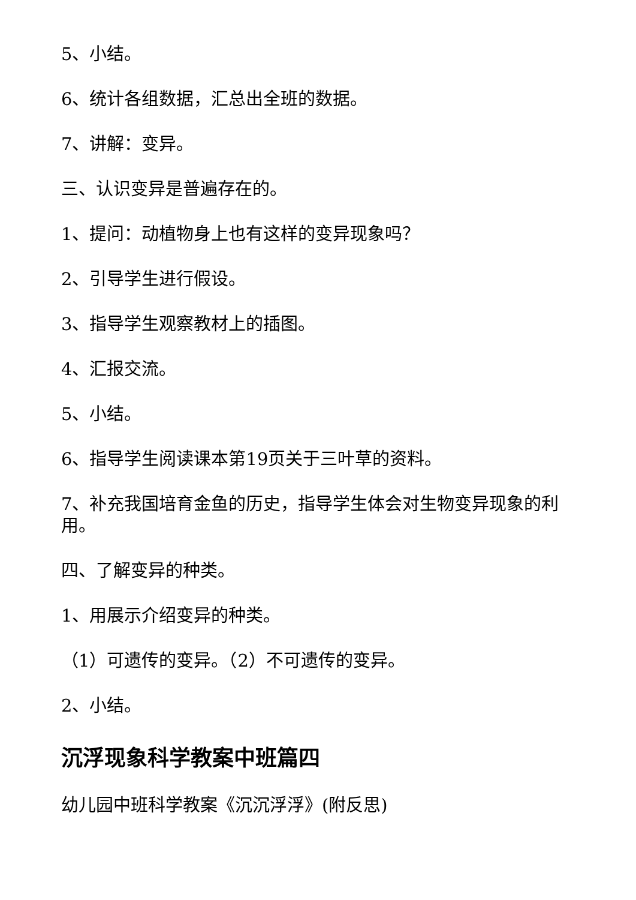5、小结。
6、统计各组数据，汇总出全班的数据。
7、讲解：变异。
三、认识变异是普遍存在的。
1、提问：动植物身上也有这样的变异现象吗？
2、引导学生进行假设。
3、指导学生观察教材上的插图。
4、汇报交流。
5、小结。
6、指导学生阅读课本第19页关于三叶草的资料。
7、补充我国培育金鱼的历史，指导学生体会对生物变异现象的利用。
四、了解变异的种类。
1、用展示介绍变异的种类。
（1）可遗传的变异。（2）不可遗传的变异。
2、小结。
沉浮现象科学教案中班篇四
幼儿园中班科学教案《沉沉浮浮》(附反思)